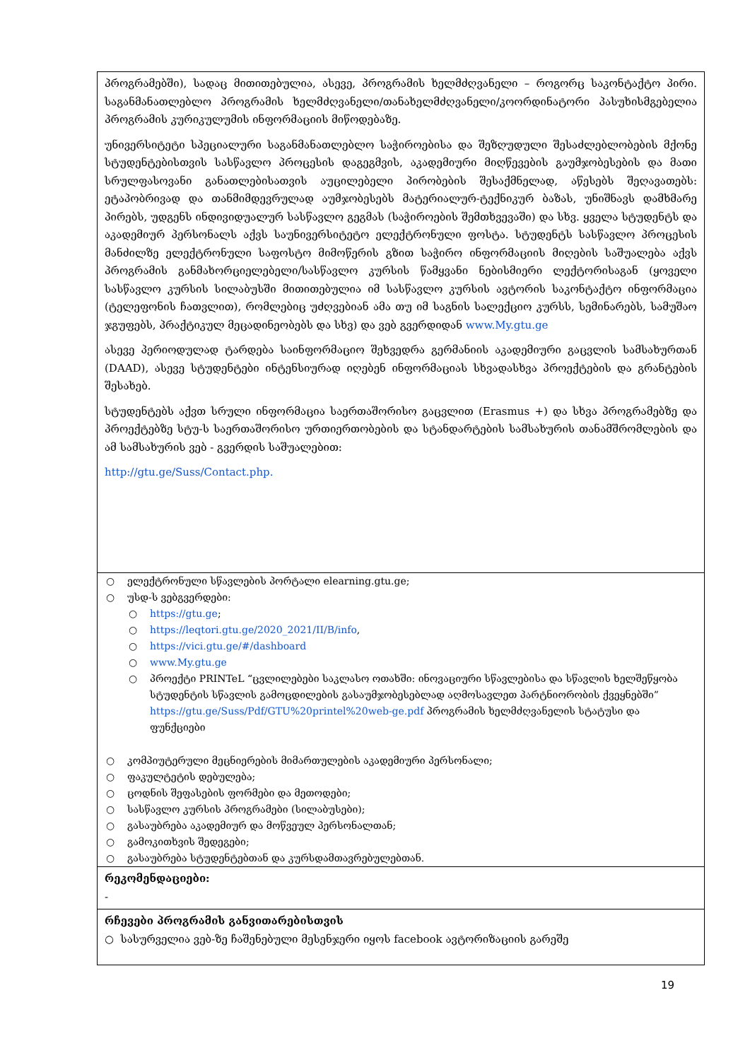| პროგრამებში), სადაც მითითებულია, ასევე, პროგრამის ხელმძღვანელი – როგორც საკონტაქტო პირი. საგანმანათლებლო პროგრამის ხელმძღვანელი/თანახელმძღვანელი/კოორდინატორი პასუხისმგებელია პროგრამის კურიკულუმის ინფორმაციის მიწოდებაზე. უნივერსიტეტი სპეციალური საგანმანათლებლო საჭიროებისა და შეზღუდული შესაძლებლობების მქონე სტუდენტებისთვის სასწავლო პროცესის დაგეგმვის, აკადემიური მიღწევების გაუმჯობესების და მათი სრულფასოვანი განათლებისათვის აუცილებელი პირობების შესაქმნელად, აწესებს შეღავათებს: ეტაპობრივად და თანმიმდევრულად აუმჯობესებს მატერიალურ-ტექნიკურ ბაზას, უნიშნავს დამხმარე პირებს, უდგენს ინდივიდუალურ სასწავლო გეგმას (საჭიროების შემთხვევაში) და სხვ. ყველა სტუდენტს და აკადემიურ პერსონალს აქვს საუნივერსიტეტო ელექტრონული ფოსტა. სტუდენტს სასწავლო პროცესის მანძილზე ელექტრონული საფოსტო მიმოწერის გზით საჭირო ინფორმაციის მიღების საშუალება აქვს პროგრამის განმახორციელებელი/სასწავლო კურსის წამყვანი ნებისმიერი ლექტორისაგან (ყოველი სასწავლო კურსის სილაბუსში მითითებულია იმ სასწავლო კურსის ავტორის საკონტაქტო ინფორმაცია (ტელეფონის ჩათვლით), რომლებიც უძღვებიან ამა თუ იმ საგნის სალექციო კურსს, სემინარებს, სამუშაო ჯგუფებს, პრაქტიკულ მეცადინეობებს და სხვ) და ვებ გვერდიდან www.My.gtu.ge ასევე პერიოდულად ტარდება საინფორმაციო შეხვედრა გერმანიის აკადემიური გაცვლის სამსახურთან (DAAD), ასევე სტუდენტები ინტენსიურად იღებენ ინფორმაციას სხვადასხვა პროექტების და გრანტების შესახებ. სტუდენტებს აქვთ სრული ინფორმაცია საერთაშორისო გაცვლით (Erasmus +) და სხვა პროგრამებზე და პროექტებზე სტუ-ს საერთაშორისო ურთიერთობების და სტანდარტების სამსახურის თანამშრომლების და ამ სამსახურის ვებ - გვერდის საშუალებით: http://gtu.ge/Suss/Contact.php. |
| ○ ელექტრონული სწავლების პორტალი elearning.gtu.ge; ○ უსდ-ს ვებგვერდები: ○ https://gtu.ge ; ○ https://leqtori.gtu.ge/2020_2021/II/B/info , ○ https://vici.gtu.ge/#/dashboard ○ www.My.gtu.ge ○ პროექტი PRINTeL “ცვლილებები საკლასო ოთახში: ინოვაციური სწავლებისა და სწავლის ხელშეწყობა სტუდენტის სწავლის გამოცდილების გასაუმჯობესებლად აღმოსავლეთ პარტნიორობის ქვეყნებში” https://gtu.ge/Suss/Pdf/GTU%20printel%20web-ge.pdf პროგრამის ხელმძღვანელის სტატუსი და ფუნქციები ○ კომპიუტერული მეცნიერების მიმართულების აკადემიური პერსონალი; ○ ფაკულტეტის დებულება; ○ ცოდნის შეფასების ფორმები და მეთოდები; ○ სასწავლო კურსის პროგრამები (სილაბუსები); ○ გასაუბრება აკადემიურ და მოწვეულ პერსონალთან; ○ გამოკითხვის შედეგები; ○ გასაუბრება სტუდენტებთან და კურსდამთავრებულებთან. |
| რეკომენდაციები: - |
| რჩევები პროგრამის განვითარებისთვის ○ სასურველია ვებ-ზე ჩაშენებული მესენჯერი იყოს facebook ავტორიზაციის გარეშე |
19